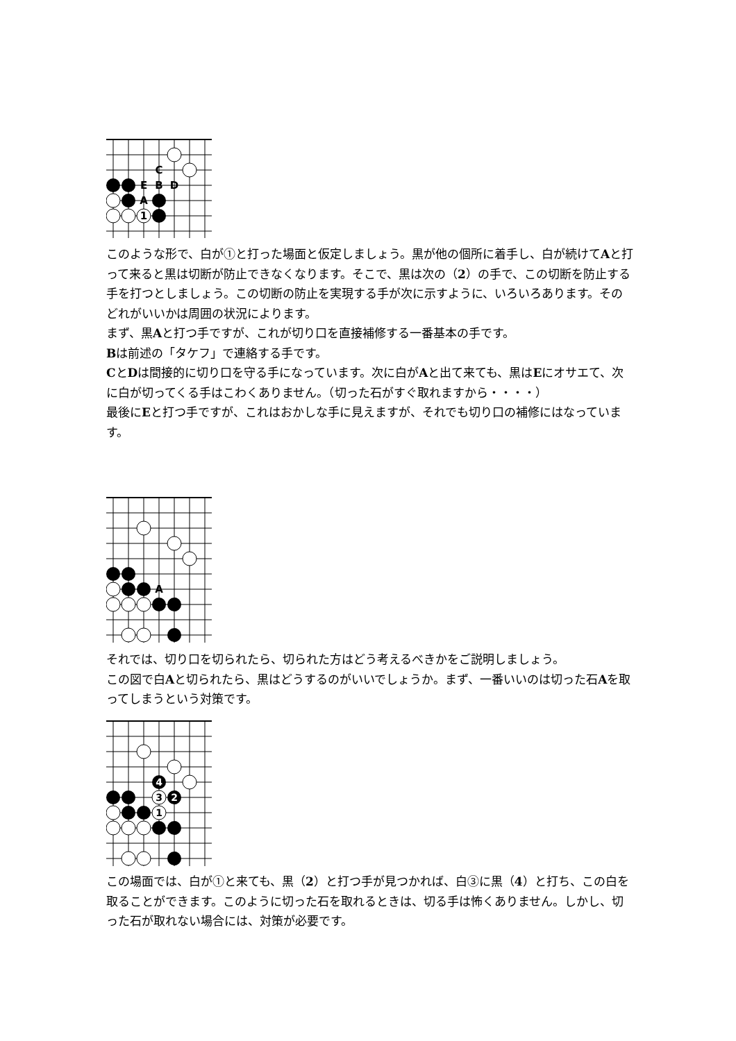C
E
B
D
A
1
このような形で、白が①と打った場面と仮定しましょう。黒が他の個所に着手し、白が続けてAと打って来ると黒は切断が防止できなくなります。そこで、黒は次の（2）の手で、この切断を防止する手を打つとしましょう。この切断の防止を実現する手が次に示すように、いろいろあります。そのどれがいいかは周囲の状況によります。
まず、黒Aと打つ手ですが、これが切り口を直接補修する一番基本の手です。
Bは前述の「タケフ」で連絡する手です。
CとDは間接的に切り口を守る手になっています。次に白がAと出て来ても、黒はEにオサエて、次に白が切ってくる手はこわくありません。（切った石がすぐ取れますから・・・・）
最後にEと打つ手ですが、これはおかしな手に見えますが、それでも切り口の補修にはなっています。
A
それでは、切り口を切られたら、切られた方はどう考えるべきかをご説明しましょう。
この図で白Aと切られたら、黒はどうするのがいいでしょうか。まず、一番いいのは切った石Aを取ってしまうという対策です。
4
3
2
1
この場面では、白が①と来ても、黒（2）と打つ手が見つかれば、白③に黒（4）と打ち、この白を取ることができます。このように切った石を取れるときは、切る手は怖くありません。しかし、切った石が取れない場合には、対策が必要です。